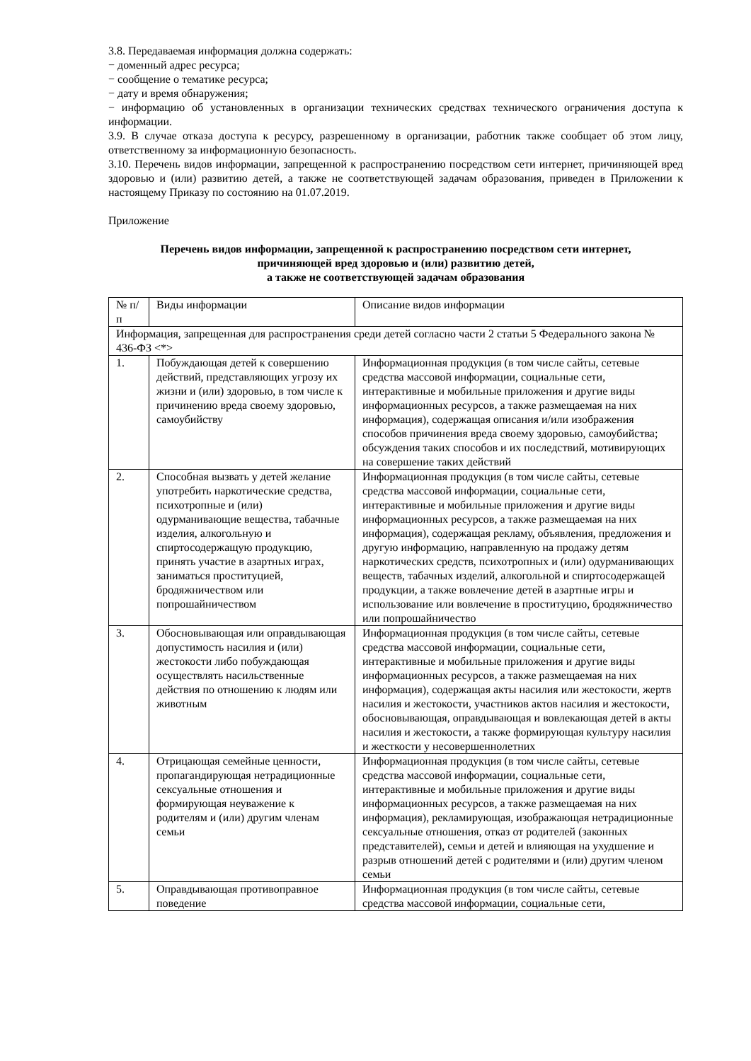3.8. Передаваемая информация должна содержать:
− доменный адрес ресурса;
− сообщение о тематике ресурса;
− дату и время обнаружения;
− информацию об установленных в организации технических средствах технического ограничения доступа к информации.
3.9. В случае отказа доступа к ресурсу, разрешенному в организации, работник также сообщает об этом лицу, ответственному за информационную безопасность.
3.10. Перечень видов информации, запрещенной к распространению посредством сети интернет, причиняющей вред здоровью и (или) развитию детей, а также не соответствующей задачам образования, приведен в Приложении к настоящему Приказу по состоянию на 01.07.2019.
Приложение
Перечень видов информации, запрещенной к распространению посредством сети интернет,
причиняющей вред здоровью и (или) развитию детей,
а также не соответствующей задачам образования
| № п/п | Виды информации | Описание видов информации |
| Информация, запрещенная для распространения среди детей согласно части 2 статьи 5 Федерального закона № 436-ФЗ <*> | | |
| 1. | Побуждающая детей к совершению действий, представляющих угрозу их жизни и (или) здоровью, в том числе к причинению вреда своему здоровью, самоубийству | Информационная продукция (в том числе сайты, сетевые средства массовой информации, социальные сети, интерактивные и мобильные приложения и другие виды информационных ресурсов, а также размещаемая на них информация), содержащая описания и/или изображения способов причинения вреда своему здоровью, самоубийства; обсуждения таких способов и их последствий, мотивирующих на совершение таких действий |
| 2. | Способная вызвать у детей желание употребить наркотические средства, психотропные и (или) одурманивающие вещества, табачные изделия, алкогольную и спиртосодержащую продукцию, принять участие в азартных играх, заниматься проституцией, бродяжничеством или попрошайничеством | Информационная продукция (в том числе сайты, сетевые средства массовой информации, социальные сети, интерактивные и мобильные приложения и другие виды информационных ресурсов, а также размещаемая на них информация), содержащая рекламу, объявления, предложения и другую информацию, направленную на продажу детям наркотических средств, психотропных и (или) одурманивающих веществ, табачных изделий, алкогольной и спиртосодержащей продукции, а также вовлечение детей в азартные игры и использование или вовлечение в проституцию, бродяжничество или попрошайничество |
| 3. | Обосновывающая или оправдывающая допустимость насилия и (или) жестокости либо побуждающая осуществлять насильственные действия по отношению к людям или животным | Информационная продукция (в том числе сайты, сетевые средства массовой информации, социальные сети, интерактивные и мобильные приложения и другие виды информационных ресурсов, а также размещаемая на них информация), содержащая акты насилия или жестокости, жертв насилия и жестокости, участников актов насилия и жестокости, обосновывающая, оправдывающая и вовлекающая детей в акты насилия и жестокости, а также формирующая культуру насилия и жесткости у несовершеннолетних |
| 4. | Отрицающая семейные ценности, пропагандирующая нетрадиционные сексуальные отношения и формирующая неуважение к родителям и (или) другим членам семьи | Информационная продукция (в том числе сайты, сетевые средства массовой информации, социальные сети, интерактивные и мобильные приложения и другие виды информационных ресурсов, а также размещаемая на них информация), рекламирующая, изображающая нетрадиционные сексуальные отношения, отказ от родителей (законных представителей), семьи и детей и влияющая на ухудшение и разрыв отношений детей с родителями и (или) другим членом семьи |
| 5. | Оправдывающая противоправное поведение | Информационная продукция (в том числе сайты, сетевые средства массовой информации, социальные сети, |